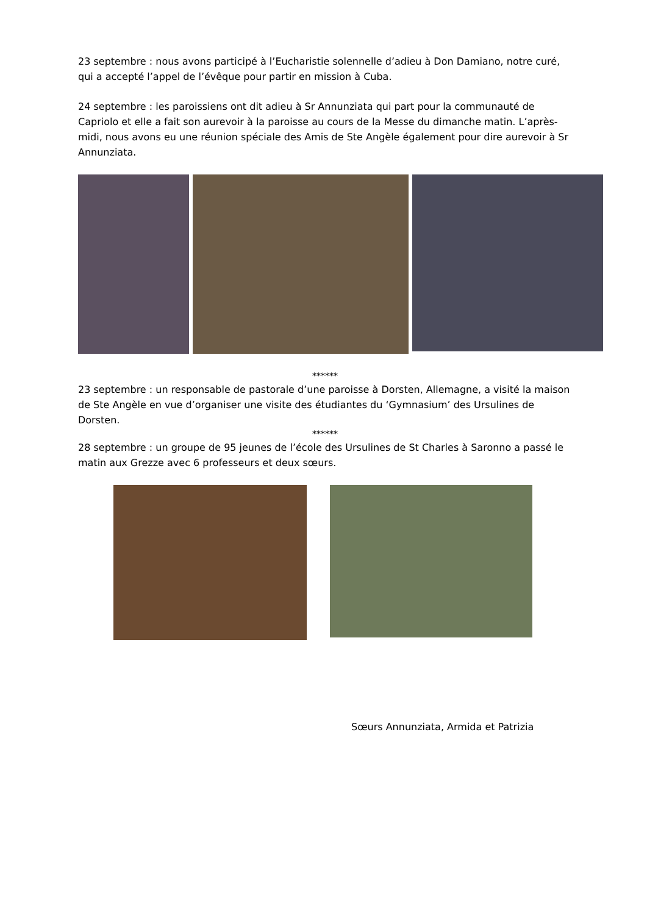23 septembre : nous avons participé à l’Eucharistie solennelle d’adieu à Don Damiano, notre curé, qui a accepté l’appel de l’évêque pour partir en mission à Cuba.
24 septembre : les paroissiens ont dit adieu à Sr Annunziata qui part pour la communauté de Capriolo et elle a fait son aurevoir à la paroisse au cours de la Messe du dimanche matin. L’après-midi, nous avons eu une réunion spéciale des Amis de Ste Angèle également pour dire aurevoir à Sr Annunziata.
******
23 septembre : un responsable de pastorale d’une paroisse à Dorsten, Allemagne, a visité la maison de Ste Angèle en vue d’organiser une visite des étudiantes du ‘Gymnasium’ des Ursulines de Dorsten.
******
28 septembre : un groupe de 95 jeunes de l’école des Ursulines de St Charles à Saronno a passé le matin aux Grezze avec 6 professeurs et deux sœurs.
Sœurs Annunziata, Armida et Patrizia